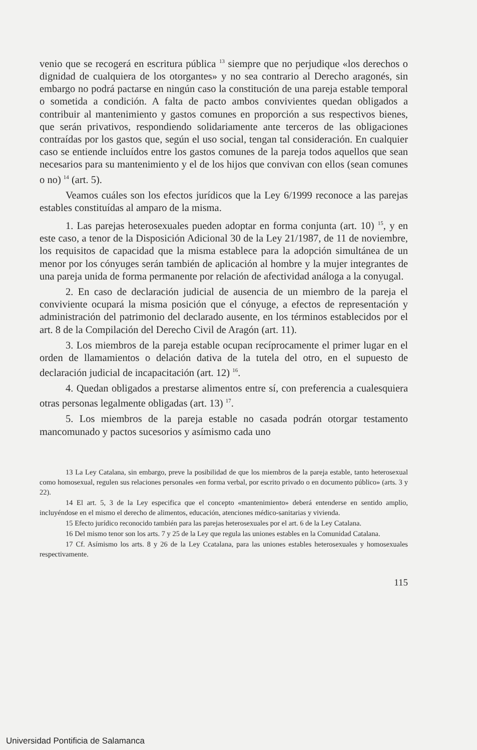venio que se recogerá en escritura pública <sup>13</sup> siempre que no perjudique «los derechos o dignidad de cualquiera de los otorgantes» y no sea contrario al Derecho aragonés, sin embargo no podrá pactarse en ningún caso la constitución de una pareja estable temporal o sometida a condición. A falta de pacto ambos convivientes quedan obligados a contribuir al mantenimiento y gastos comunes en proporción a sus respectivos bienes, que serán privativos, respondiendo solidariamente ante terceros de las obligaciones contraídas por los gastos que, según el uso social, tengan tal consideración. En cualquier caso se entiende incluídos entre los gastos comunes de la pareja todos aquellos que sean necesarios para su mantenimiento y el de los hijos que convivan con ellos (sean comunes o no) <sup>14</sup> (art. 5).
Veamos cuáles son los efectos jurídicos que la Ley 6/1999 reconoce a las parejas estables constituídas al amparo de la misma.
1. Las parejas heterosexuales pueden adoptar en forma conjunta (art. 10) <sup>15</sup>, y en este caso, a tenor de la Disposición Adicional 30 de la Ley 21/1987, de 11 de noviembre, los requisitos de capacidad que la misma establece para la adopción simultánea de un menor por los cónyuges serán también de aplicación al hombre y la mujer integrantes de una pareja unida de forma permanente por relación de afectividad análoga a la conyugal.
2. En caso de declaración judicial de ausencia de un miembro de la pareja el conviviente ocupará la misma posición que el cónyuge, a efectos de representación y administración del patrimonio del declarado ausente, en los términos establecidos por el art. 8 de la Compilación del Derecho Civil de Aragón (art. 11).
3. Los miembros de la pareja estable ocupan recíprocamente el primer lugar en el orden de llamamientos o delación dativa de la tutela del otro, en el supuesto de declaración judicial de incapacitación (art. 12) <sup>16</sup>.
4. Quedan obligados a prestarse alimentos entre sí, con preferencia a cualesquiera otras personas legalmente obligadas (art. 13) <sup>17</sup>.
5. Los miembros de la pareja estable no casada podrán otorgar testamento mancomunado y pactos sucesorios y asímismo cada uno
13 La Ley Catalana, sin embargo, preve la posibilidad de que los miembros de la pareja estable, tanto heterosexual como homosexual, regulen sus relaciones personales «en forma verbal, por escrito privado o en documento público» (arts. 3 y 22).
14 El art. 5, 3 de la Ley especifica que el concepto «mantenimiento» deberá entenderse en sentido amplio, incluyéndose en el mismo el derecho de alimentos, educación, atenciones médico-sanitarias y vivienda.
15 Efecto jurídico reconocido también para las parejas heterosexuales por el art. 6 de la Ley Catalana.
16 Del mismo tenor son los arts. 7 y 25 de la Ley que regula las uniones estables en la Comunidad Catalana.
17 Cf. Asímismo los arts. 8 y 26 de la Ley Ccatalana, para las uniones estables heterosexuales y homosexuales respectivamente.
115
Universidad Pontificia de Salamanca